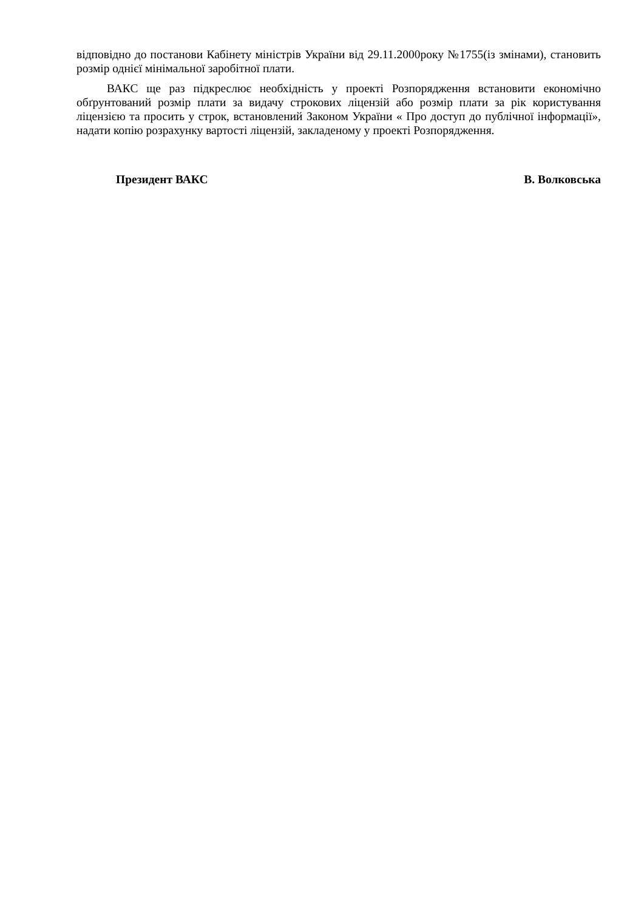відповідно до постанови Кабінету міністрів України від 29.11.2000року №1755(із змінами), становить розмір однієї мінімальної заробітної плати.
ВАКС ще раз підкреслює необхідність у проекті Розпорядження встановити економічно обґрунтований розмір плати за видачу строкових ліцензій або розмір плати за рік користування ліцензією та просить у строк, встановлений Законом України « Про доступ до публічної інформації», надати копію розрахунку вартості ліцензій, закладеному у проекті Розпорядження.
Президент ВАКС В. Волковська